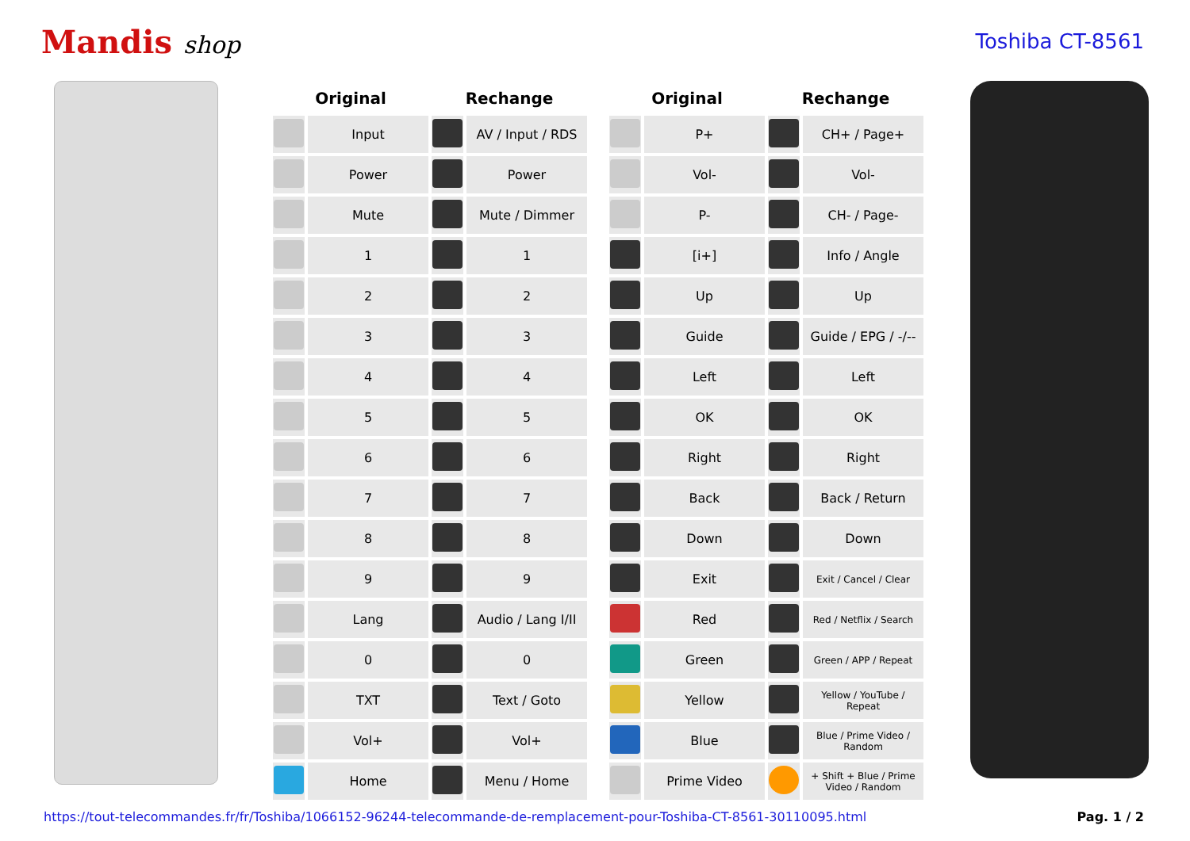Mandis shop
Toshiba CT-8561
| Original | | Rechange | |
| --- | --- | --- | --- |
| | Input | | AV / Input / RDS |
| | Power | | Power |
| | Mute | | Mute / Dimmer |
| | 1 | | 1 |
| | 2 | | 2 |
| | 3 | | 3 |
| | 4 | | 4 |
| | 5 | | 5 |
| | 6 | | 6 |
| | 7 | | 7 |
| | 8 | | 8 |
| | 9 | | 9 |
| | Lang | | Audio / Lang I/II |
| | 0 | | 0 |
| | TXT | | Text / Goto |
| | Vol+ | | Vol+ |
| | Home | | Menu / Home |
| Original | | Rechange | |
| --- | --- | --- | --- |
| | P+ | | CH+ / Page+ |
| | Vol- | | Vol- |
| | P- | | CH- / Page- |
| | [i+] | | Info / Angle |
| | Up | | Up |
| | Guide | | Guide / EPG / -/-- |
| | Left | | Left |
| | OK | | OK |
| | Right | | Right |
| | Back | | Back / Return |
| | Down | | Down |
| | Exit | | Exit / Cancel / Clear |
| | Red | | Red / Netflix / Search |
| | Green | | Green / APP / Repeat |
| | Yellow | | Yellow / YouTube / Repeat |
| | Blue | | Blue / Prime Video / Random |
| | Prime Video | | + Shift + Blue / Prime Video / Random |
https://tout-telecommandes.fr/fr/Toshiba/1066152-96244-telecommande-de-remplacement-pour-Toshiba-CT-8561-30110095.html Pag. 1 / 2